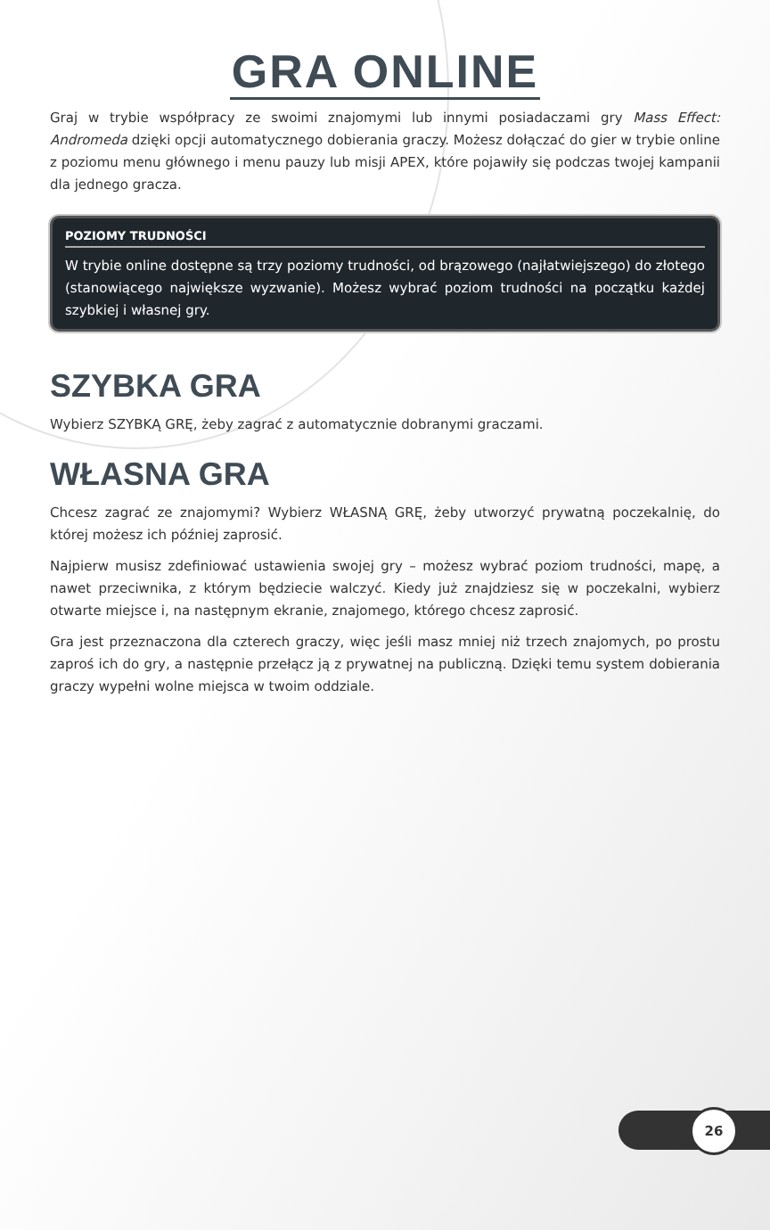GRA ONLINE
Graj w trybie współpracy ze swoimi znajomymi lub innymi posiadaczami gry Mass Effect: Andromeda dzięki opcji automatycznego dobierania graczy. Możesz dołączać do gier w trybie online z poziomu menu głównego i menu pauzy lub misji APEX, które pojawiły się podczas twojej kampanii dla jednego gracza.
POZIOMY TRUDNOŚCI
W trybie online dostępne są trzy poziomy trudności, od brązowego (najłatwiejszego) do złotego (stanowiącego największe wyzwanie). Możesz wybrać poziom trudności na początku każdej szybkiej i własnej gry.
SZYBKA GRA
Wybierz SZYBKĄ GRĘ, żeby zagrać z automatycznie dobranymi graczami.
WŁASNA GRA
Chcesz zagrać ze znajomymi? Wybierz WŁASNĄ GRĘ, żeby utworzyć prywatną poczekalnię, do której możesz ich później zaprosić.
Najpierw musisz zdefiniować ustawienia swojej gry – możesz wybrać poziom trudności, mapę, a nawet przeciwnika, z którym będziecie walczyć. Kiedy już znajdziesz się w poczekalni, wybierz otwarte miejsce i, na następnym ekranie, znajomego, którego chcesz zaprosić.
Gra jest przeznaczona dla czterech graczy, więc jeśli masz mniej niż trzech znajomych, po prostu zaproś ich do gry, a następnie przełącz ją z prywatnej na publiczną. Dzięki temu system dobierania graczy wypełni wolne miejsca w twoim oddziale.
26